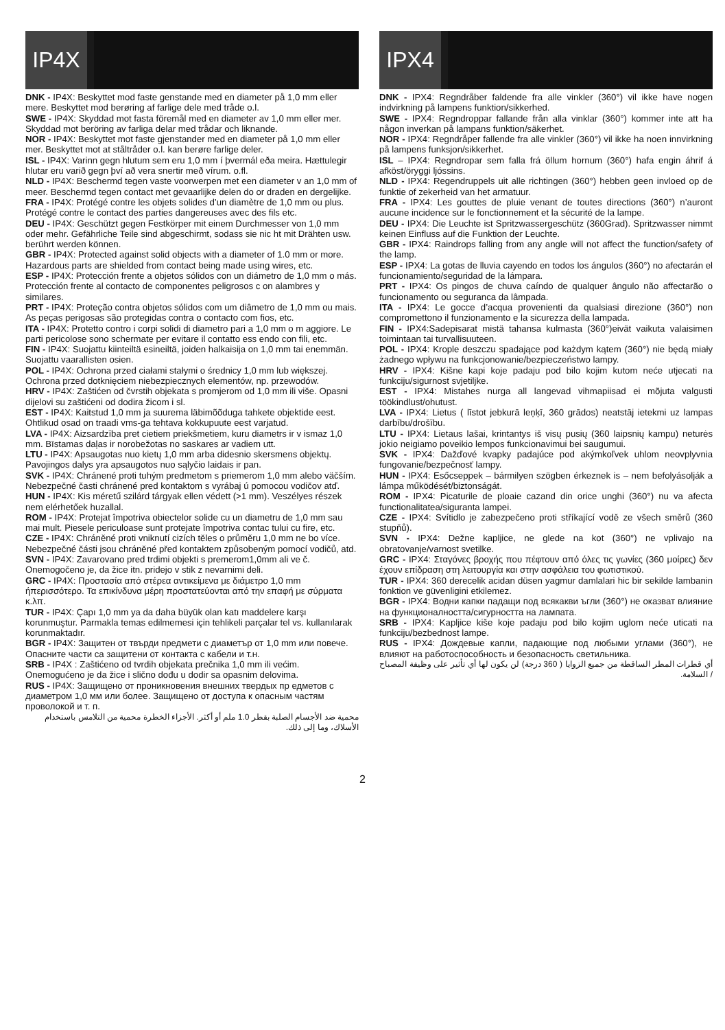IP4X
DNK - IP4X: Beskyttet mod faste genstande med en diameter på 1,0 mm eller mere. Beskyttet mod berøring af farlige dele med tråde o.l.
SWE - IP4X: Skyddad mot fasta föremål med en diameter av 1,0 mm eller mer. Skyddad mot beröring av farliga delar med trådar och liknande.
NOR - IP4X: Beskyttet mot faste gjenstander med en diameter på 1,0 mm eller mer. Beskyttet mot at ståltråder o.l. kan berøre farlige deler.
ISL - IP4X: Varinn gegn hlutum sem eru 1,0 mm í þvermál eða meira. Hættulegir hlutar eru varið gegn því að vera snertir með vírum. o.fl.
NLD - IP4X: Beschermd tegen vaste voorwerpen met een diameter v an 1,0 mm of meer. Beschermd tegen contact met gevaarlijke delen do or draden en dergelijke.
FRA - IP4X: Protégé contre les objets solides d’un diamètre de 1,0 mm ou plus. Protégé contre le contact des parties dangereuses avec des fils etc.
DEU - IP4X: Geschützt gegen Festkörper mit einem Durchmesser von 1,0 mm oder mehr. Gefährliche Teile sind abgeschirmt, sodass sie nic ht mit Drähten usw. berührt werden können.
GBR - IP4X: Protected against solid objects with a diameter of 1.0 mm or more. Hazardous parts are shielded from contact being made using wires, etc.
ESP - IP4X: Protección frente a objetos sólidos con un diámetro de 1,0 mm o más. Protección frente al contacto de componentes peligrosos c on alambres y similares.
PRT - IP4X: Proteção contra objetos sólidos com um diâmetro de 1,0 mm ou mais. As peças perigosas são protegidas contra o contacto com fios, etc.
ITA - IP4X: Protetto contro i corpi solidi di diametro pari a 1,0 mm o m aggiore. Le parti pericolose sono schermate per evitare il contatto ess endo con fili, etc.
FIN - IP4X: Suojattu kiinteiltä esineiltä, joiden halkaisija on 1,0 mm tai enemmän. Suojattu vaarallisten osien.
POL - IP4X: Ochrona przed ciałami stałymi o średnicy 1,0 mm lub większej. Ochrona przed dotknięciem niebezpiecznych elementów, np. przewodów.
HRV - IP4X: Zaštićen od čvrstih objekata s promjerom od 1,0 mm ili više. Opasni dijelovi su zaštićeni od dodira žicom i sl.
EST - IP4X: Kaitstud 1,0 mm ja suurema läbimõõduga tahkete objektide eest. Ohtlikud osad on traadi vms-ga tehtava kokkupuute eest varjatud.
LVA - IP4X: Aizsardzība pret cietiem priekšmetiem, kuru diametrs ir v ismaz 1,0 mm. Bīstamas daļas ir norobežotas no saskares ar vadiem utt.
LTU - IP4X: Apsaugotas nuo kietų 1,0 mm arba didesnio skersmens objektų. Pavojingos dalys yra apsaugotos nuo sąlyčio laidais ir pan.
SVK - IP4X: Chránené proti tuhým predmetom s priemerom 1,0 mm alebo väčším. Nebezpečné časti chránené pred kontaktom s vyrábaj ú pomocou vodičov atď.
HUN - IP4X: Kis méretű szilárd tárgyak ellen védett (>1 mm). Veszélyes részek nem elérhetőek huzallal.
ROM - IP4X: Protejat împotriva obiectelor solide cu un diametru de 1,0 mm sau mai mult. Piesele periculoase sunt protejate împotriva contac tului cu fire, etc.
CZE - IP4X: Chráněné proti vniknutí cizích těles o průměru 1,0 mm ne bo více. Nebezpečné části jsou chráněné před kontaktem způsobeným pomocí vodičů, atd.
SVN - IP4X: Zavarovano pred trdimi objekti s premerom1,0mm ali ve č. Onemogočeno je, da žice itn. pridejo v stik z nevarnimi deli.
GRC - IP4X: Προστασία από στέρεα αντικείμενα με διάμετρο 1,0 mm ήπερισσότερο. Τα επικίνδυνα μέρη προστατεύονται από την επαφή με σύρματα κ.λπ.
TUR - IP4X: Çapı 1,0 mm ya da daha büyük olan katı maddelere karşı korunmuştur. Parmakla temas edilmemesi için tehlikeli parçalar tel vs. kullanılarak korunmaktadır.
BGR - IP4X: Защитен от твърди предмети с диаметър от 1,0 mm или повече. Опасните части са защитени от контакта с кабели и т.н.
SRB - IP4X : Zaštićeno od tvrdih objekata prečnika 1,0 mm ili većim. Onemogućeno je da žice i slično dođu u dodir sa opasnim delovima.
RUS - IP4X: Защищено от проникновения внешних твердых пр едметов с диаметром 1,0 мм или более. Защищено от доступа к опасным частям проволокой и т. п.
محمية ضد الأجسام الصلبة بقطر 1.0 ملم أو أكثر. الأجزاء الخطرة محمية من التلامس باستخدام الأسلاك، وما إلى ذلك.
IPX4
DNK - IPX4: Regndråber faldende fra alle vinkler (360°) vil ikke have nogen indvirkning på lampens funktion/sikkerhed.
SWE - IPX4: Regndroppar fallande från alla vinklar (360°) kommer inte att ha någon inverkan på lampans funktion/säkerhet.
NOR - IPX4: Regndråper fallende fra alle vinkler (360°) vil ikke ha noen innvirkning på lampens funksjon/sikkerhet.
ISL – IPX4: Regndropar sem falla frá öllum hornum (360°) hafa engin áhrif á afköst/öryggi ljóssins.
NLD - IPX4: Regendruppels uit alle richtingen (360°) hebben geen invloed op de funktie of zekerheid van het armatuur.
FRA - IPX4: Les gouttes de pluie venant de toutes directions (360°) n’auront aucune incidence sur le fonctionnement et la sécurité de la lampe.
DEU - IPX4: Die Leuchte ist Spritzwassergeschütz (360Grad). Spritzwasser nimmt keinen Einfluss auf die Funktion der Leuchte.
GBR - IPX4: Raindrops falling from any angle will not affect the function/safety of the lamp.
ESP - IPX4: La gotas de lluvia cayendo en todos los ángulos (360°) no afectarán el funcionamiento/seguridad de la lámpara.
PRT - IPX4: Os pingos de chuva caíndo de qualquer ângulo não affectarão o funcionamento ou seguranca da lâmpada.
ITA - IPX4: Le gocce d’acqua provenienti da qualsiasi direzione (360°) non compromettono il funzionamento e la sicurezza della lampada.
FIN - IPX4:Sadepisarat mistä tahansa kulmasta (360°)eivät vaikuta valaisimen toimintaan tai turvallisuuteen.
POL - IPX4: Krople deszczu spadające pod każdym kątem (360°) nie będą miały żadnego wpływu na funkcjonowanie/bezpieczeństwo lampy.
HRV - IPX4: Kišne kapi koje padaju pod bilo kojim kutom neće utjecati na funkciju/sigurnost svjetiljke.
EST - IPX4: Mistahes nurga all langevad vihmapiisad ei mõjuta valgusti töökindlust/ohutust.
LVA - IPX4: Lietus ( līstot jebkurā leņķī, 360 grādos) neatstāj ietekmi uz lampas darbību/drošību.
LTU - IPX4: Lietaus lašai, krintantys iš visų pusių (360 laipsnių kampu) neturės jokio neigiamo poveikio lempos funkcionavimui bei saugumui.
SVK - IPX4: Dažďové kvapky padajúce pod akýmkoľvek uhlom neovplyvnia fungovanie/bezpečnosť lampy.
HUN - IPX4: Esőcseppek – bármilyen szögben érkeznek is – nem befolyásolják a lámpa működését/biztonságát.
ROM - IPX4: Picaturile de ploaie cazand din orice unghi (360°) nu va afecta functionalitatea/siguranta lampei.
CZE - IPX4: Svítidlo je zabezpečeno proti stříkající vodě ze všech směrů (360 stupňů).
SVN - IPX4: Dežne kapljice, ne glede na kot (360°) ne vplivajo na obratovanje/varnost svetilke.
GRC - IPX4: Σταγόνες βροχής που πέφτουν από όλες τις γωνίες (360 μοίρες) δεν έχουν επίδραση στη λειτουργία και στην ασφάλεια του φωτιστικού.
TUR - IPX4: 360 derecelik acidan düsen yagmur damlalari hic bir sekilde lambanin fonktion ve güvenligini etkilemez.
BGR - IPX4: Водни капки падащи под всякакви ъгли (360°) не оказват влияние на функционалността/сигурността на лампата.
SRB - IPX4: Kapljice kiše koje padaju pod bilo kojim uglom neće uticati na funkciju/bezbednost lampe.
RUS - IPX4: Дождевые капли, падающие под любыми углами (360°), не влияют на работоспособность и безопасность светильника.
أي ‌قطرات ‌المطر ‌الساقطة ‌من ‌جميع ‌الزوايا ( 360 درجة) لن يكون لها أي تأثير على وظيفة المصباح / السلامة.
2